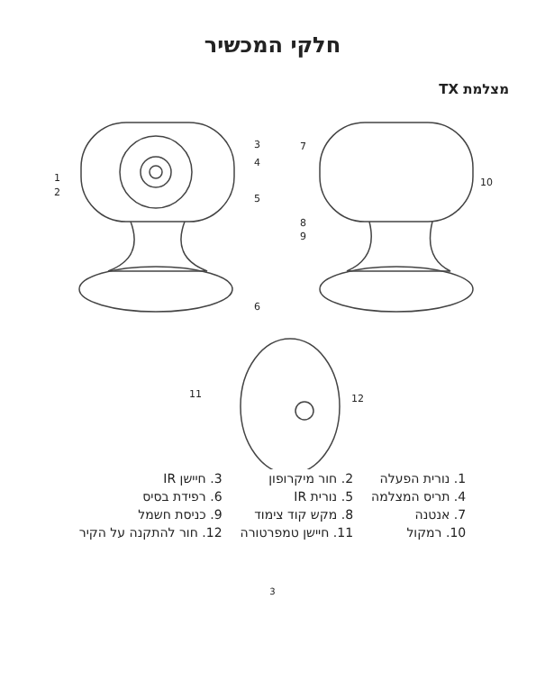חלקי המכשיר
מצלמת TX
1
2
3
4
5
6
7
8
9
10
11
12
| 1. נורית הפעלה | 2. חור מיקרופון | 3. חיישן IR |
| 4. תריס המצלמה | 5. נורית IR | 6. רפידת בסיס |
| 7. אנטנה | 8. מקש קוד צימוד | 9. כניסת חשמל |
| 10. רמקול | 11. חיישן טמפרטורה | 12. חור להתקנה על הקיר |
3